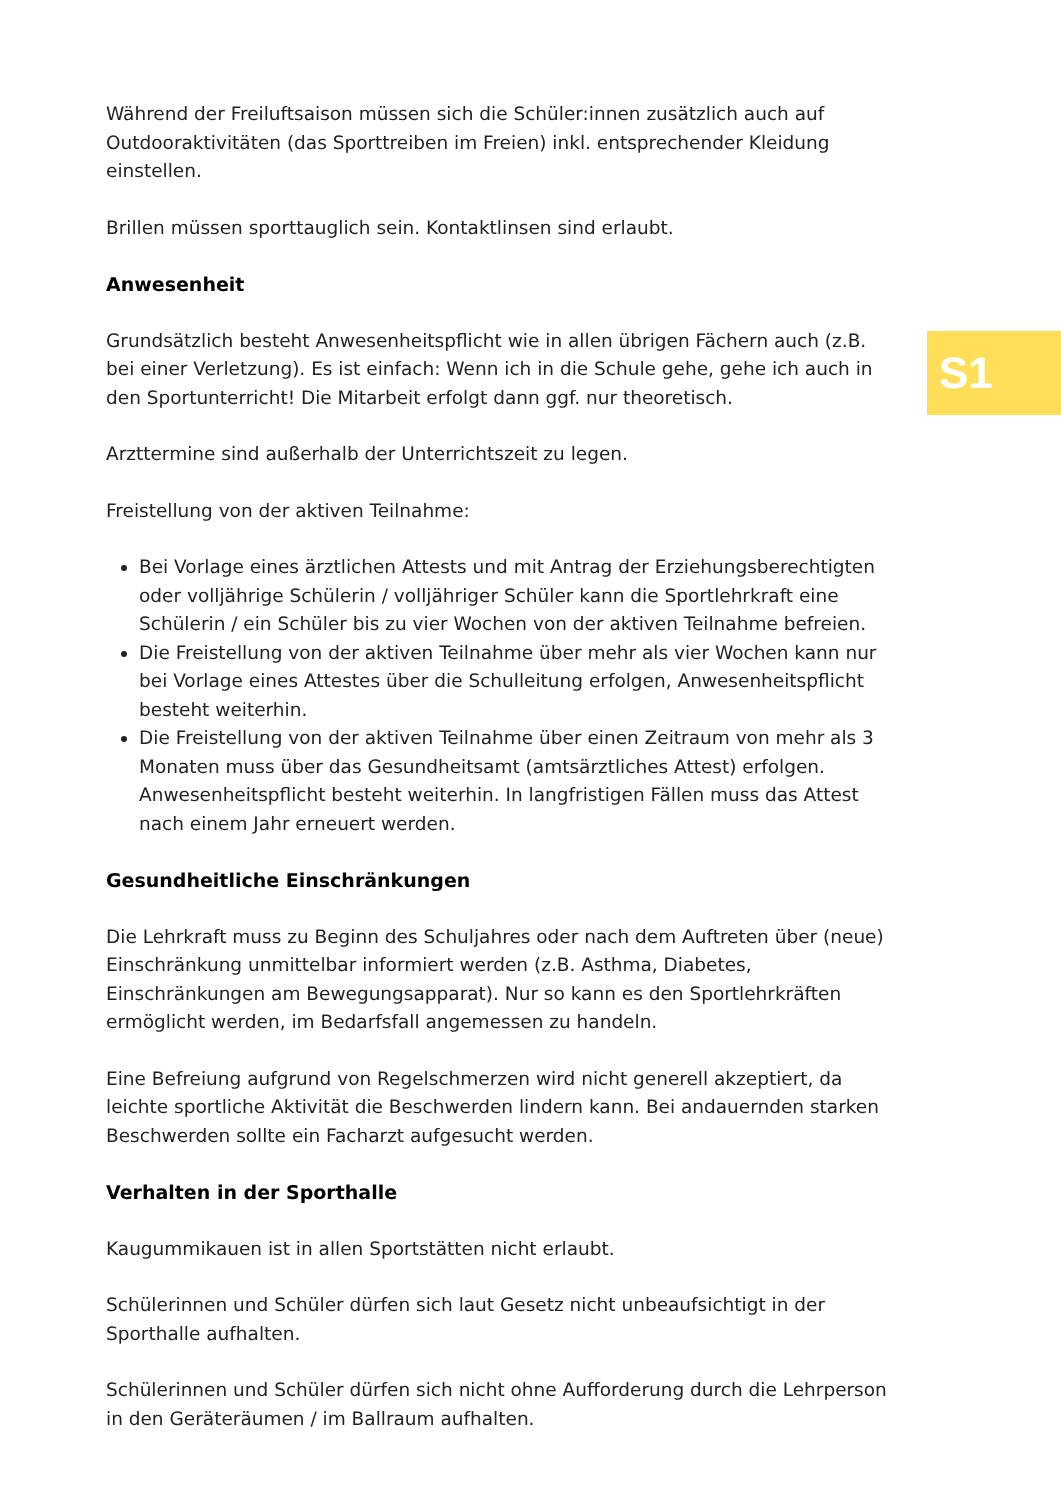S1
Während der Freiluftsaison müssen sich die Schüler:innen zusätzlich auch auf Outdooraktivitäten (das Sporttreiben im Freien) inkl. entsprechender Kleidung einstellen.
Brillen müssen sporttauglich sein. Kontaktlinsen sind erlaubt.
Anwesenheit
Grundsätzlich besteht Anwesenheitspflicht wie in allen übrigen Fächern auch (z.B. bei einer Verletzung). Es ist einfach: Wenn ich in die Schule gehe, gehe ich auch in den Sportunterricht! Die Mitarbeit erfolgt dann ggf. nur theoretisch.
Arzttermine sind außerhalb der Unterrichtszeit zu legen.
Freistellung von der aktiven Teilnahme:
Bei Vorlage eines ärztlichen Attests und mit Antrag der Erziehungsberechtigten oder volljährige Schülerin / volljähriger Schüler kann die Sportlehrkraft eine Schülerin / ein Schüler bis zu vier Wochen von der aktiven Teilnahme befreien.
Die Freistellung von der aktiven Teilnahme über mehr als vier Wochen kann nur bei Vorlage eines Attestes über die Schulleitung erfolgen, Anwesenheitspflicht besteht weiterhin.
Die Freistellung von der aktiven Teilnahme über einen Zeitraum von mehr als 3 Monaten muss über das Gesundheitsamt (amtsärztliches Attest) erfolgen. Anwesenheitspflicht besteht weiterhin. In langfristigen Fällen muss das Attest nach einem Jahr erneuert werden.
Gesundheitliche Einschränkungen
Die Lehrkraft muss zu Beginn des Schuljahres oder nach dem Auftreten über (neue) Einschränkung unmittelbar informiert werden (z.B. Asthma, Diabetes, Einschränkungen am Bewegungsapparat). Nur so kann es den Sportlehrkräften ermöglicht werden, im Bedarfsfall angemessen zu handeln.
Eine Befreiung aufgrund von Regelschmerzen wird nicht generell akzeptiert, da leichte sportliche Aktivität die Beschwerden lindern kann. Bei andauernden starken Beschwerden sollte ein Facharzt aufgesucht werden.
Verhalten in der Sporthalle
Kaugummikauen ist in allen Sportstätten nicht erlaubt.
Schülerinnen und Schüler dürfen sich laut Gesetz nicht unbeaufsichtigt in der Sporthalle aufhalten.
Schülerinnen und Schüler dürfen sich nicht ohne Aufforderung durch die Lehrperson in den Geräteräumen / im Ballraum aufhalten.